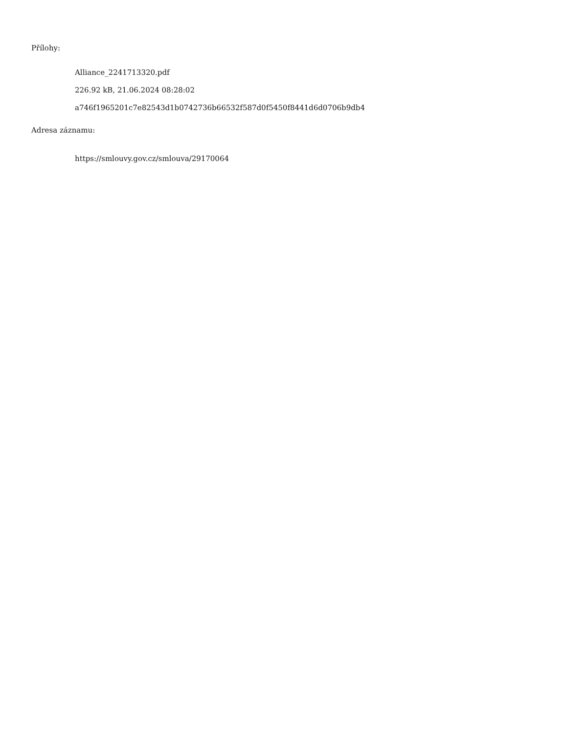Přílohy:
Alliance_2241713320.pdf
226.92 kB, 21.06.2024 08:28:02
a746f1965201c7e82543d1b0742736b66532f587d0f5450f8441d6d0706b9db4
Adresa záznamu:
https://smlouvy.gov.cz/smlouva/29170064